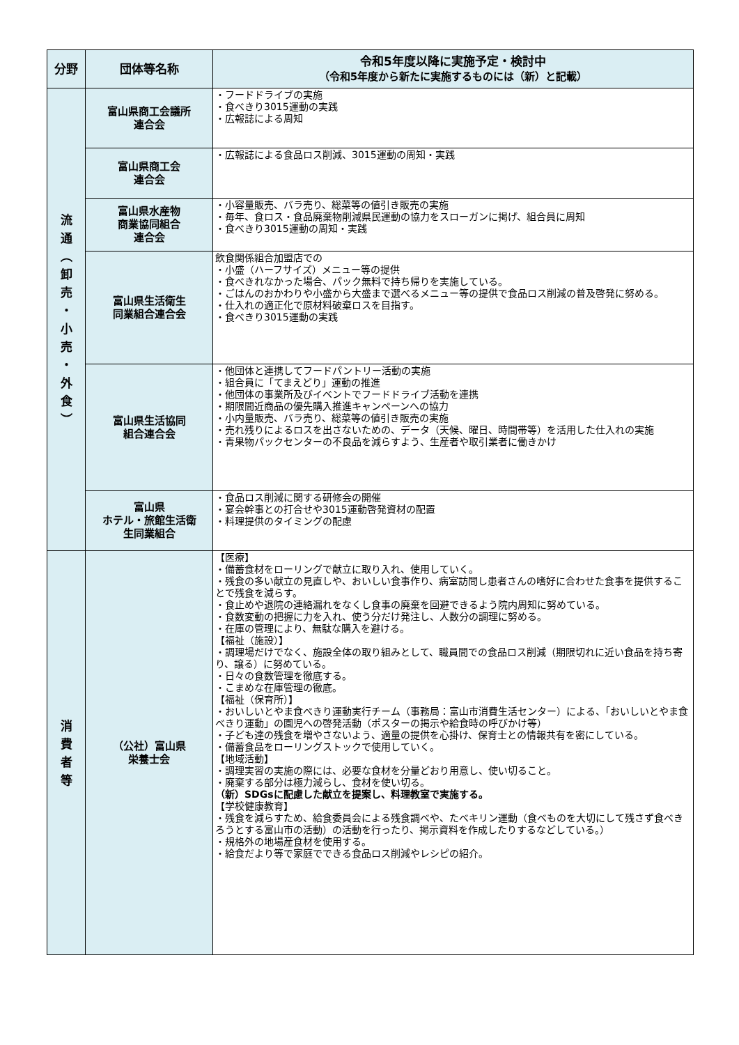| 分野 | 団体等名称 | 令和5年度以降に実施予定・検討中 （令和5年度から新たに実施するものには（新）と記載） |
| --- | --- | --- |
| 流 通 ︵ 卸 売 ・ 小 売 ・ 外 食 ︶ | 富山県商工会議所 連合会 | ・フードドライブの実施 ・食べきり3015運動の実践 ・広報誌による周知 |
| | 富山県商工会 連合会 | ・広報誌による食品ロス削減、3015運動の周知・実践 |
| | 富山県水産物 商業協同組合 連合会 | ・小容量販売、バラ売り、総菜等の値引き販売の実施 ・毎年、食ロス・食品廃棄物削減県民運動の協力をスローガンに掲げ、組合員に周知 ・食べきり3015運動の周知・実践 |
| | 富山県生活衛生 同業組合連合会 | 飲食関係組合加盟店での ・小盛（ハーフサイズ）メニュー等の提供 ・食べきれなかった場合、パック無料で持ち帰りを実施している。 ・ごはんのおかわりや小盛から大盛まで選べるメニュー等の提供で食品ロス削減の普及啓発に努める。 ・仕入れの適正化で原材料破棄ロスを目指す。 ・食べきり3015運動の実践 |
| | 富山県生活協同 組合連合会 | ・他団体と連携してフードパントリー活動の実施 ・組合員に「てまえどり」運動の推進 ・他団体の事業所及びイベントでフードドライブ活動を連携 ・期限間近商品の優先購入推進キャンペーンへの協力 ・小内量販売、バラ売り、総菜等の値引き販売の実施 ・売れ残りによるロスを出さないための、データ（天候、曜日、時間帯等）を活用した仕入れの実施 ・青果物パックセンターの不良品を減らすよう、生産者や取引業者に働きかけ |
| | 富山県 ホテル・旅館生活衛 生同業組合 | ・食品ロス削減に関する研修会の開催 ・宴会幹事との打合せや3015運動啓発資材の配置 ・料理提供のタイミングの配慮 |
| 消 費 者 等 | （公社）富山県 栄養士会 | 【医療】 ・備蓄食材をローリングで献立に取り入れ、使用していく。 ・残食の多い献立の見直しや、おいしい食事作り、病室訪問し患者さんの嗜好に合わせた食事を提供することで残食を減らす。 ・食止めや退院の連絡漏れをなくし食事の廃棄を回避できるよう院内周知に努めている。 ・食数変動の把握に力を入れ、使う分だけ発注し、人数分の調理に努める。 ・在庫の管理により、無駄な購入を避ける。 【福祉（施設）】 ・調理場だけでなく、施設全体の取り組みとして、職員間での食品ロス削減（期限切れに近い食品を持ち寄り、譲る）に努めている。 ・日々の食数管理を徹底する。 ・こまめな在庫管理の徹底。 【福祉（保育所）】 ・おいしいとやま食べきり運動実行チーム（事務局：富山市消費生活センター）による、「おいしいとやま食べきり運動」の園児への啓発活動（ポスターの掲示や給食時の呼びかけ等） ・子ども達の残食を増やさないよう、適量の提供を心掛け、保育士との情報共有を密にしている。 ・備蓄食品をローリングストックで使用していく。 【地域活動】 ・調理実習の実施の際には、必要な食材を分量どおり用意し、使い切ること。 ・廃棄する部分は極力減らし、食材を使い切る。 （新）SDGsに配慮した献立を提案し、料理教室で実施する。 【学校健康教育】 ・残食を減らすため、給食委員会による残食調べや、たべキリン運動（食べものを大切にして残さず食べきろうとする富山市の活動）の活動を行ったり、掲示資料を作成したりするなどしている。） ・規格外の地場産食材を使用する。 ・給食だより等で家庭でできる食品ロス削減やレシピの紹介。 |